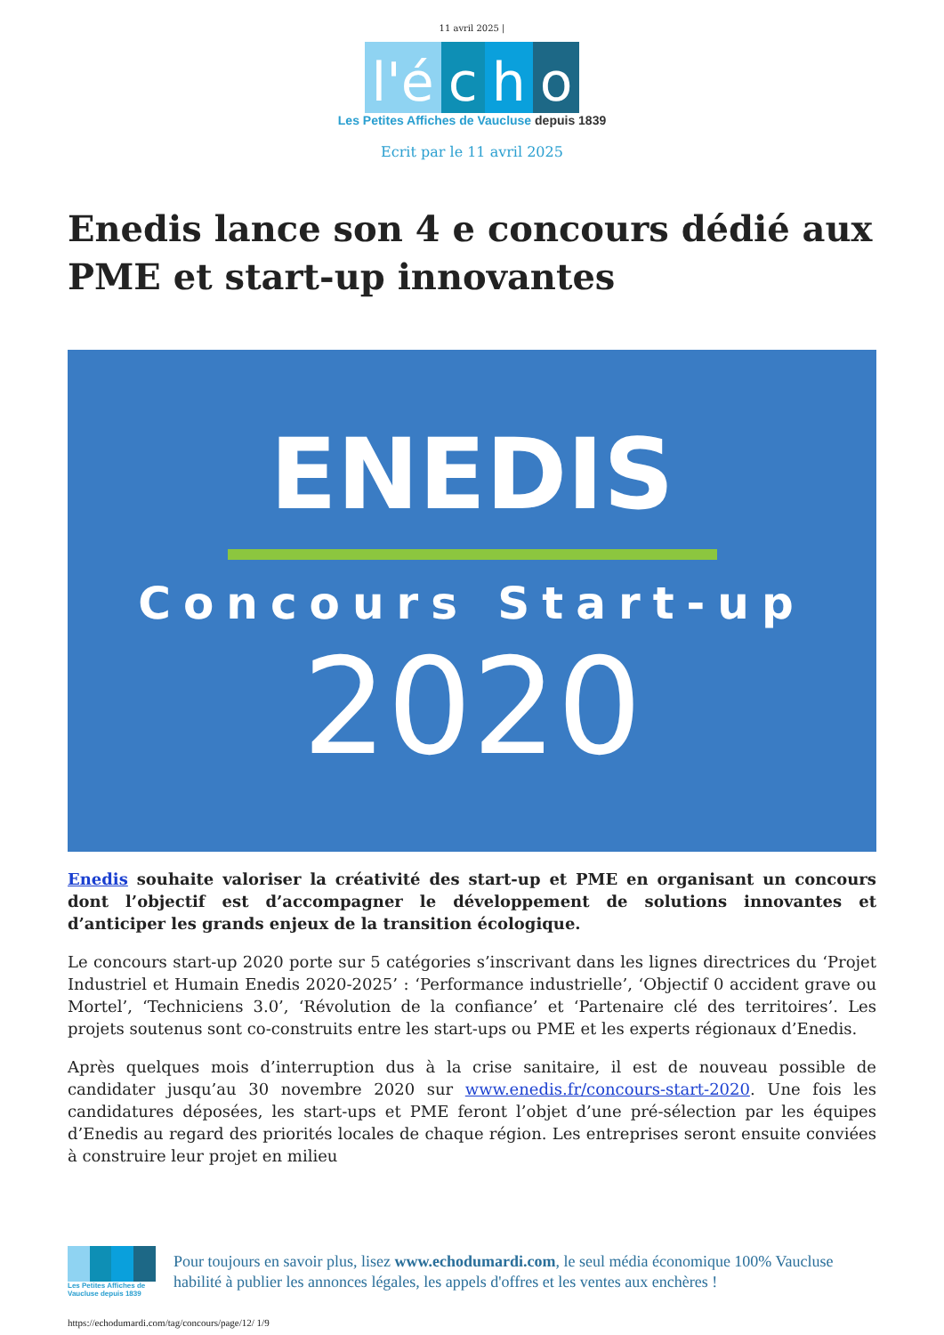11 avril 2025 |
l'é c h o
Les Petites Affiches de Vaucluse depuis 1839
Ecrit par le 11 avril 2025
Enedis lance son 4 e concours dédié aux PME et start-up innovantes
ENEDIS
Concours Start-up
2020
Enedis souhaite valoriser la créativité des start-up et PME en organisant un concours dont l’objectif est d’accompagner le développement de solutions innovantes et d’anticiper les grands enjeux de la transition écologique.
Le concours start-up 2020 porte sur 5 catégories s’inscrivant dans les lignes directrices du ‘Projet Industriel et Humain Enedis 2020-2025’ : ‘Performance industrielle’, ‘Objectif 0 accident grave ou Mortel’, ‘Techniciens 3.0’, ‘Révolution de la confiance’ et ‘Partenaire clé des territoires’. Les projets soutenus sont co-construits entre les start-ups ou PME et les experts régionaux d’Enedis.
Après quelques mois d’interruption dus à la crise sanitaire, il est de nouveau possible de candidater jusqu’au 30 novembre 2020 sur www.enedis.fr/concours-start-2020. Une fois les candidatures déposées, les start-ups et PME feront l’objet d’une pré-sélection par les équipes d’Enedis au regard des priorités locales de chaque région. Les entreprises seront ensuite conviées à construire leur projet en milieu
Les Petites Affiches de Vaucluse depuis 1839
Pour toujours en savoir plus, lisez www.echodumardi.com, le seul média économique 100% Vaucluse habilité à publier les annonces légales, les appels d'offres et les ventes aux enchères !
https://echodumardi.com/tag/concours/page/12/ 1/9